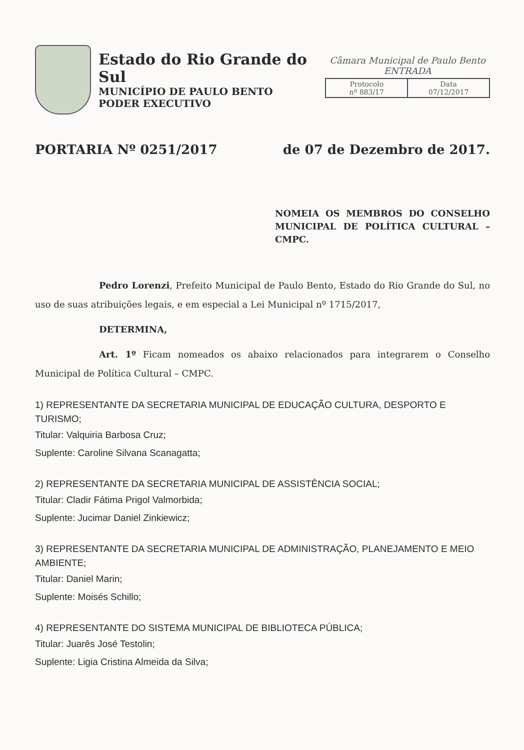Estado do Rio Grande do Sul
MUNICÍPIO DE PAULO BENTO
PODER EXECUTIVO
Câmara Municipal de Paulo Bento
ENTRADA
Protocolo
nº 883/17
Data
07/12/2017
PORTARIA Nº 0251/2017 de 07 de Dezembro de 2017.
NOMEIA OS MEMBROS DO CONSELHO MUNICIPAL DE POLÍTICA CULTURAL – CMPC.
Pedro Lorenzi, Prefeito Municipal de Paulo Bento, Estado do Rio Grande do Sul, no uso de suas atribuições legais, e em especial a Lei Municipal nº 1715/2017,
DETERMINA,
Art. 1º Ficam nomeados os abaixo relacionados para integrarem o Conselho Municipal de Política Cultural – CMPC.
1) REPRESENTANTE DA SECRETARIA MUNICIPAL DE EDUCAÇÃO CULTURA, DESPORTO E TURISMO;
Titular: Valquiria Barbosa Cruz;
Suplente: Caroline Silvana Scanagatta;
2) REPRESENTANTE DA SECRETARIA MUNICIPAL DE ASSISTÊNCIA SOCIAL;
Titular: Cladir Fátima Prigol Valmorbida;
Suplente: Jucimar Daniel Zinkiewicz;
3) REPRESENTANTE DA SECRETARIA MUNICIPAL DE ADMINISTRAÇÃO, PLANEJAMENTO E MEIO AMBIENTE;
Titular: Daniel Marin;
Suplente: Moisés Schillo;
4) REPRESENTANTE DO SISTEMA MUNICIPAL DE BIBLIOTECA PÚBLICA;
Titular: Juarês José Testolin;
Suplente: Ligia Cristina Almeida da Silva;